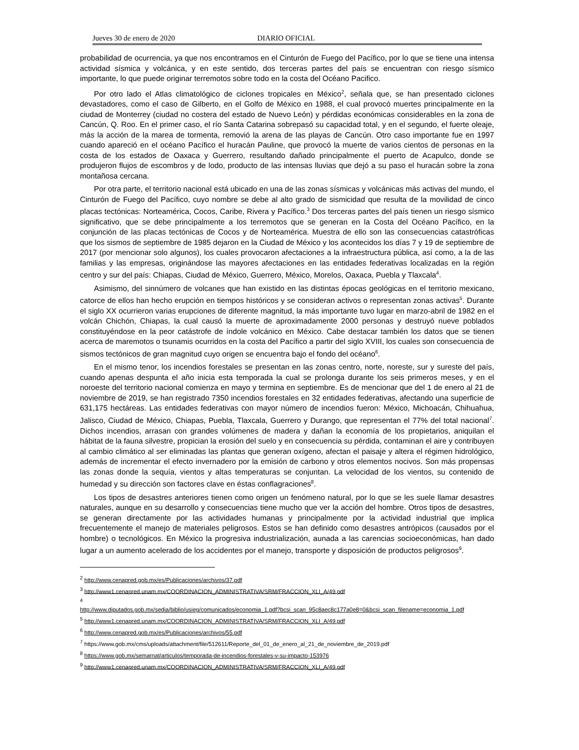Jueves 30 de enero de 2020 DIARIO OFICIAL
probabilidad de ocurrencia, ya que nos encontramos en el Cinturón de Fuego del Pacífico, por lo que se tiene una intensa actividad sísmica y volcánica, y en este sentido, dos terceras partes del país se encuentran con riesgo sísmico importante, lo que puede originar terremotos sobre todo en la costa del Océano Pacifico.
Por otro lado el Atlas climatológico de ciclones tropicales en México<sup>2</sup>, señala que, se han presentado ciclones devastadores, como el caso de Gilberto, en el Golfo de México en 1988, el cual provocó muertes principalmente en la ciudad de Monterrey (ciudad no costera del estado de Nuevo León) y pérdidas económicas considerables en la zona de Cancún, Q. Roo. En el primer caso, el río Santa Catarina sobrepasó su capacidad total, y en el segundo, el fuerte oleaje, más la acción de la marea de tormenta, removió la arena de las playas de Cancún. Otro caso importante fue en 1997 cuando apareció en el océano Pacífico el huracán Pauline, que provocó la muerte de varios cientos de personas en la costa de los estados de Oaxaca y Guerrero, resultando dañado principalmente el puerto de Acapulco, donde se produjeron flujos de escombros y de lodo, producto de las intensas lluvias que dejó a su paso el huracán sobre la zona montañosa cercana.
Por otra parte, el territorio nacional está ubicado en una de las zonas sísmicas y volcánicas más activas del mundo, el Cinturón de Fuego del Pacífico, cuyo nombre se debe al alto grado de sismicidad que resulta de la movilidad de cinco placas tectónicas: Norteamérica, Cocos, Caribe, Rivera y Pacífico.<sup>3</sup> Dos terceras partes del país tienen un riesgo sísmico significativo, que se debe principalmente a los terremotos que se generan en la Costa del Océano Pacífico, en la conjunción de las placas tectónicas de Cocos y de Norteamérica. Muestra de ello son las consecuencias catastróficas que los sismos de septiembre de 1985 dejaron en la Ciudad de México y los acontecidos los días 7 y 19 de septiembre de 2017 (por mencionar solo algunos), los cuales provocaron afectaciones a la infraestructura pública, así como, a la de las familias y las empresas, originándose las mayores afectaciones en las entidades federativas localizadas en la región centro y sur del país: Chiapas, Ciudad de México, Guerrero, México, Morelos, Oaxaca, Puebla y Tlaxcala<sup>4</sup>.
Asimismo, del sinnúmero de volcanes que han existido en las distintas épocas geológicas en el territorio mexicano, catorce de ellos han hecho erupción en tiempos históricos y se consideran activos o representan zonas activas<sup>5</sup>. Durante el siglo XX ocurrieron varias erupciones de diferente magnitud, la más importante tuvo lugar en marzo-abril de 1982 en el volcán Chichón, Chiapas, la cual causó la muerte de aproximadamente 2000 personas y destruyó nueve poblados constituyéndose en la peor catástrofe de índole volcánico en México. Cabe destacar también los datos que se tienen acerca de maremotos o tsunamis ocurridos en la costa del Pacífico a partir del siglo XVIII, los cuales son consecuencia de sismos tectónicos de gran magnitud cuyo origen se encuentra bajo el fondo del océano<sup>6</sup>.
En el mismo tenor, los incendios forestales se presentan en las zonas centro, norte, noreste, sur y sureste del país, cuando apenas despunta el año inicia esta temporada la cual se prolonga durante los seis primeros meses, y en el noroeste del territorio nacional comienza en mayo y termina en septiembre. Es de mencionar que del 1 de enero al 21 de noviembre de 2019, se han registrado 7350 incendios forestales en 32 entidades federativas, afectando una superficie de 631,175 hectáreas. Las entidades federativas con mayor número de incendios fueron: México, Michoacán, Chihuahua, Jalisco, Ciudad de México, Chiapas, Puebla, Tlaxcala, Guerrero y Durango, que representan el 77% del total nacional<sup>7</sup>. Dichos incendios, arrasan con grandes volúmenes de madera y dañan la economía de los propietarios, aniquilan el hábitat de la fauna silvestre, propician la erosión del suelo y en consecuencia su pérdida, contaminan el aire y contribuyen al cambio climático al ser eliminadas las plantas que generan oxígeno, afectan el paisaje y altera el régimen hidrológico, además de incrementar el efecto invernadero por la emisión de carbono y otros elementos nocivos. Son más propensas las zonas donde la sequía, vientos y altas temperaturas se conjuntan. La velocidad de los vientos, su contenido de humedad y su dirección son factores clave en éstas conflagraciones<sup>8</sup>.
Los tipos de desastres anteriores tienen como origen un fenómeno natural, por lo que se les suele llamar desastres naturales, aunque en su desarrollo y consecuencias tiene mucho que ver la acción del hombre. Otros tipos de desastres, se generan directamente por las actividades humanas y principalmente por la actividad industrial que implica frecuentemente el manejo de materiales peligrosos. Estos se han definido como desastres antrópicos (causados por el hombre) o tecnológicos. En México la progresiva industrialización, aunada a las carencias socioeconómicas, han dado lugar a un aumento acelerado de los accidentes por el manejo, transporte y disposición de productos peligrosos<sup>9</sup>.
<sup>2</sup> http://www.cenapred.gob.mx/es/Publicaciones/archivos/37.pdf
<sup>3</sup> http://www1.cenapred.unam.mx/COORDINACION_ADMINISTRATIVA/SRM/FRACCION_XLI_A/49.pdf
<sup>4</sup>
http://www.diputados.gob.mx/sedia/biblio/usieg/comunicados/economia_1.pdf?bcsi_scan_95c8aec8c177a0e8=0&bcsi_scan_filename=economia_1.pdf
<sup>5</sup> http://www1.cenapred.unam.mx/COORDINACION_ADMINISTRATIVA/SRM/FRACCION_XLI_A/49.pdf
<sup>6</sup> http://www.cenapred.gob.mx/es/Publicaciones/archivos/55.pdf
<sup>7</sup> https://www.gob.mx/cms/uploads/attachment/file/512611/Reporte_del_01_de_enero_al_21_de_noviembre_de_2019.pdf
<sup>8</sup> https://www.gob.mx/semarnat/articulos/temporada-de-incendios-forestales-y-su-impacto-153976
<sup>9</sup> http://www1.cenapred.unam.mx/COORDINACION_ADMINISTRATIVA/SRM/FRACCION_XLI_A/49.pdf